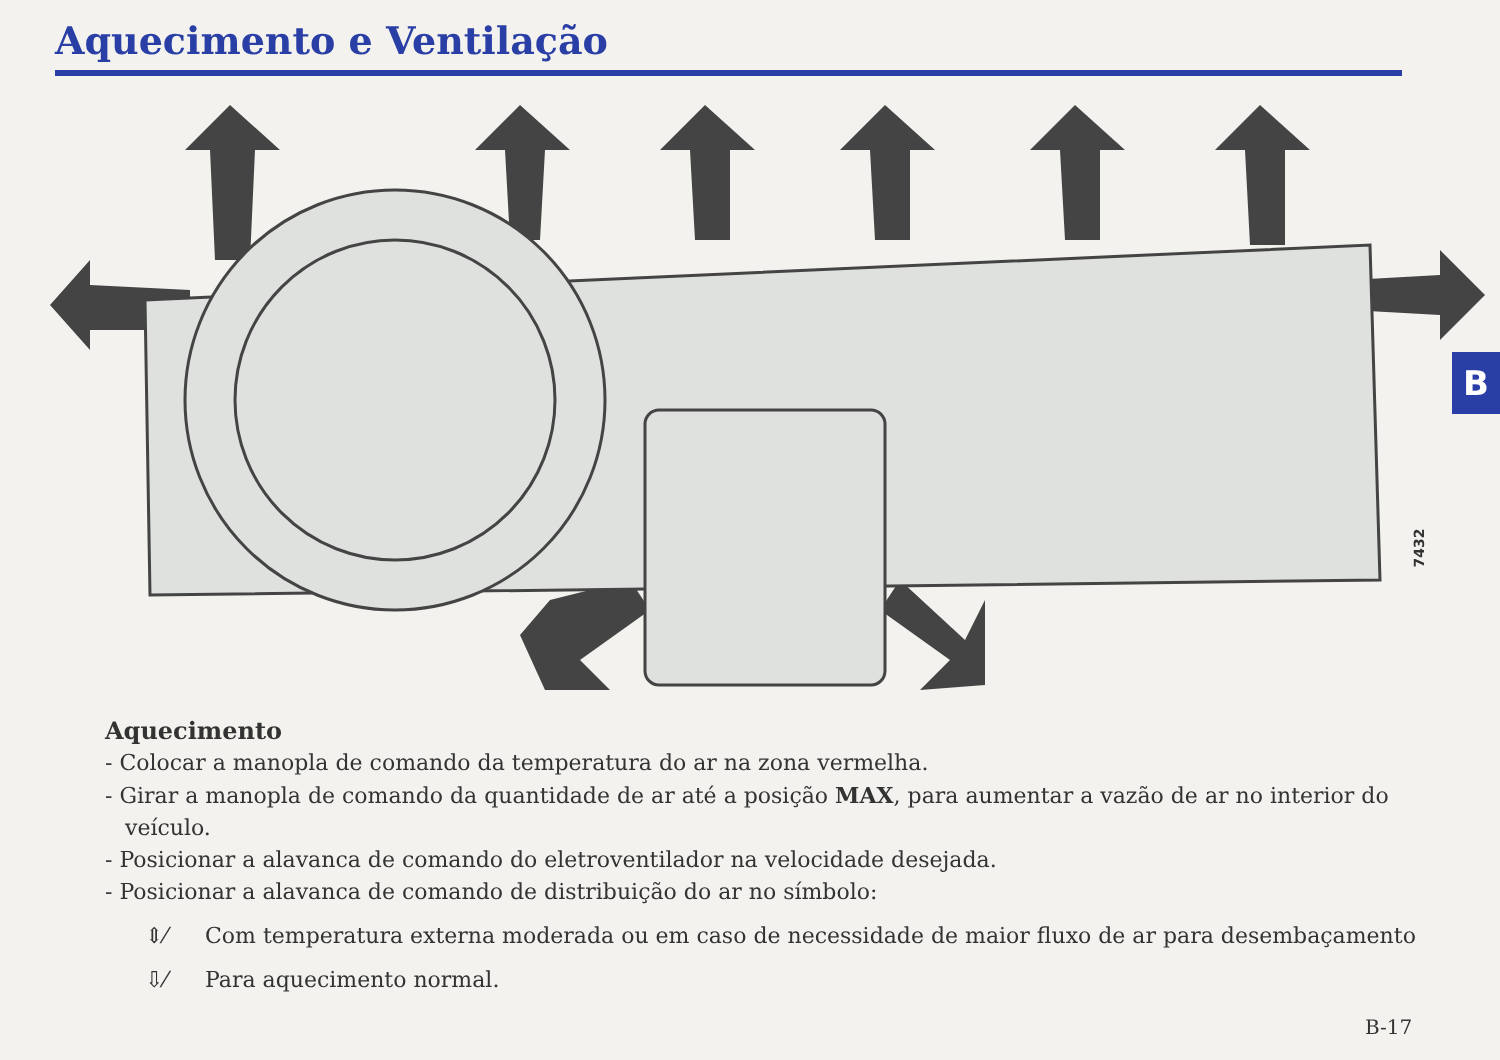Aquecimento e Ventilação
B
7432
Aquecimento
- Colocar a manopla de comando da temperatura do ar na zona vermelha.
- Girar a manopla de comando da quantidade de ar até a posição MAX, para aumentar a vazão de ar no interior do veículo.
- Posicionar a alavanca de comando do eletroventilador na velocidade desejada.
- Posicionar a alavanca de comando de distribuição do ar no símbolo:
⇕⁄ Com temperatura externa moderada ou em caso de necessidade de maior fluxo de ar para desembaçamento
⇩⁄ Para aquecimento normal.
B-17